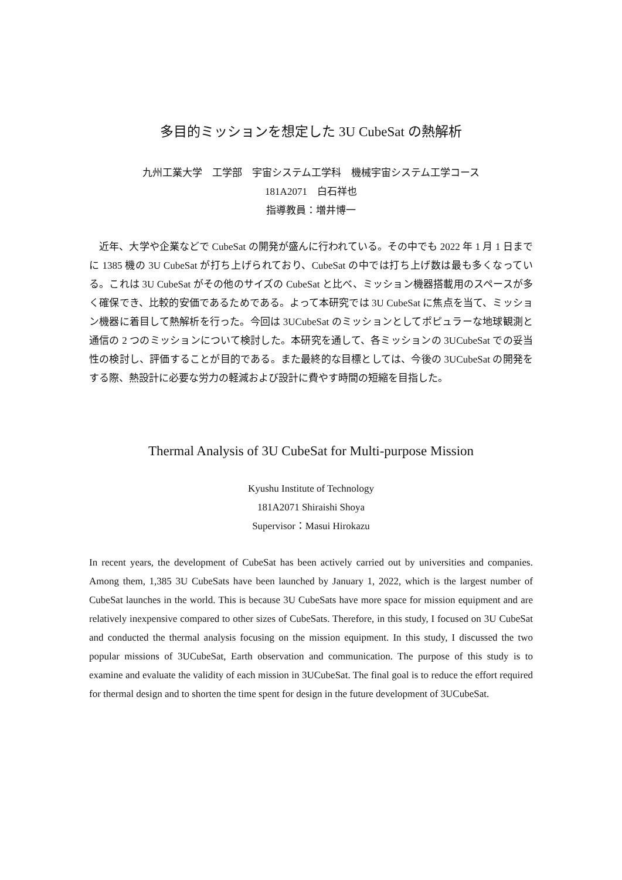多目的ミッションを想定した 3U CubeSat の熱解析
九州工業大学　工学部　宇宙システム工学科　機械宇宙システム工学コース
181A2071　白石祥也
指導教員：増井博一
　近年、大学や企業などで CubeSat の開発が盛んに行われている。その中でも 2022 年 1 月 1 日までに 1385 機の 3U CubeSat が打ち上げられており、CubeSat の中では打ち上げ数は最も多くなっている。これは 3U CubeSat がその他のサイズの CubeSat と比べ、ミッション機器搭載用のスペースが多く確保でき、比較的安価であるためである。よって本研究では 3U CubeSat に焦点を当て、ミッション機器に着目して熱解析を行った。今回は 3UCubeSat のミッションとしてポピュラーな地球観測と通信の 2 つのミッションについて検討した。本研究を通して、各ミッションの 3UCubeSat での妥当性の検討し、評価することが目的である。また最終的な目標としては、今後の 3UCubeSat の開発をする際、熱設計に必要な労力の軽減および設計に費やす時間の短縮を目指した。
Thermal Analysis of 3U CubeSat for Multi-purpose Mission
Kyushu Institute of Technology
181A2071 Shiraishi Shoya
Supervisor：Masui Hirokazu
In recent years, the development of CubeSat has been actively carried out by universities and companies. Among them, 1,385 3U CubeSats have been launched by January 1, 2022, which is the largest number of CubeSat launches in the world. This is because 3U CubeSats have more space for mission equipment and are relatively inexpensive compared to other sizes of CubeSats. Therefore, in this study, I focused on 3U CubeSat and conducted the thermal analysis focusing on the mission equipment. In this study, I discussed the two popular missions of 3UCubeSat, Earth observation and communication. The purpose of this study is to examine and evaluate the validity of each mission in 3UCubeSat. The final goal is to reduce the effort required for thermal design and to shorten the time spent for design in the future development of 3UCubeSat.